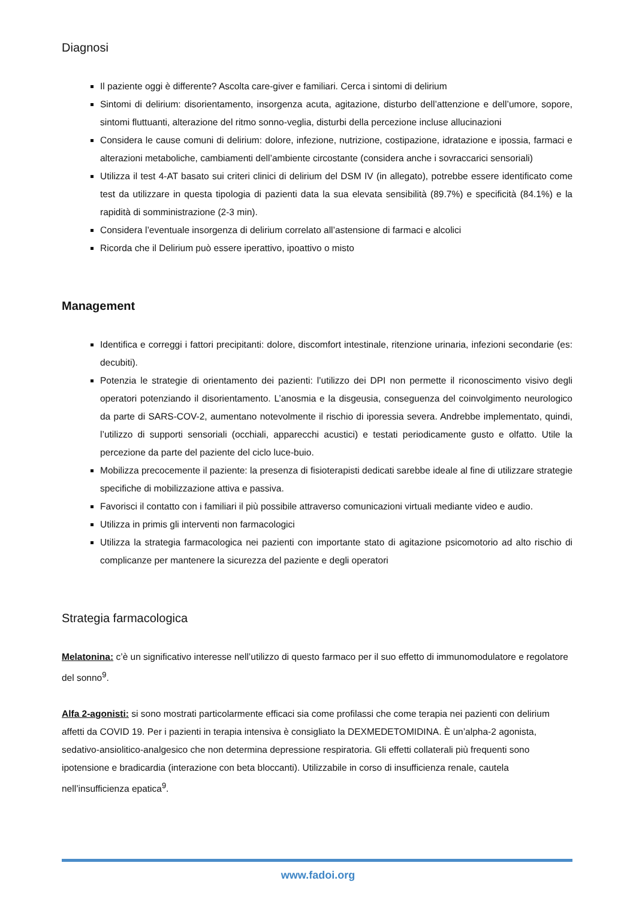Diagnosi
Il paziente oggi è differente? Ascolta care-giver e familiari. Cerca i sintomi di delirium
Sintomi di delirium: disorientamento, insorgenza acuta, agitazione, disturbo dell’attenzione e dell’umore, sopore, sintomi fluttuanti, alterazione del ritmo sonno-veglia, disturbi della percezione incluse allucinazioni
Considera le cause comuni di delirium: dolore, infezione, nutrizione, costipazione, idratazione e ipossia, farmaci e alterazioni metaboliche, cambiamenti dell’ambiente circostante (considera anche i sovraccarici sensoriali)
Utilizza il test 4-AT basato sui criteri clinici di delirium del DSM IV (in allegato), potrebbe essere identificato come test da utilizzare in questa tipologia di pazienti data la sua elevata sensibilità (89.7%) e specificità (84.1%) e la rapidità di somministrazione (2-3 min).
Considera l’eventuale insorgenza di delirium correlato all’astensione di farmaci e alcolici
Ricorda che il Delirium può essere iperattivo, ipoattivo o misto
Management
Identifica e correggi i fattori precipitanti: dolore, discomfort intestinale, ritenzione urinaria, infezioni secondarie (es: decubiti).
Potenzia le strategie di orientamento dei pazienti: l’utilizzo dei DPI non permette il riconoscimento visivo degli operatori potenziando il disorientamento. L’anosmia e la disgeusia, conseguenza del coinvolgimento neurologico da parte di SARS-COV-2, aumentano notevolmente il rischio di iporessia severa. Andrebbe implementato, quindi, l’utilizzo di supporti sensoriali (occhiali, apparecchi acustici) e testati periodicamente gusto e olfatto. Utile la percezione da parte del paziente del ciclo luce-buio.
Mobilizza precocemente il paziente: la presenza di fisioterapisti dedicati sarebbe ideale al fine di utilizzare strategie specifiche di mobilizzazione attiva e passiva.
Favorisci il contatto con i familiari il più possibile attraverso comunicazioni virtuali mediante video e audio.
Utilizza in primis gli interventi non farmacologici
Utilizza la strategia farmacologica nei pazienti con importante stato di agitazione psicomotorio ad alto rischio di complicanze per mantenere la sicurezza del paziente e degli operatori
Strategia farmacologica
Melatonina: c’è un significativo interesse nell’utilizzo di questo farmaco per il suo effetto di immunomodulatore e regolatore del sonno<sup>9</sup>.
Alfa 2-agonisti: si sono mostrati particolarmente efficaci sia come profilassi che come terapia nei pazienti con delirium affetti da COVID 19. Per i pazienti in terapia intensiva è consigliato la DEXMEDETOMIDINA. È un’alpha-2 agonista, sedativo-ansiolitico-analgesico che non determina depressione respiratoria. Gli effetti collaterali più frequenti sono ipotensione e bradicardia (interazione con beta bloccanti). Utilizzabile in corso di insufficienza renale, cautela nell’insufficienza epatica<sup>9</sup>.
www.fadoi.org